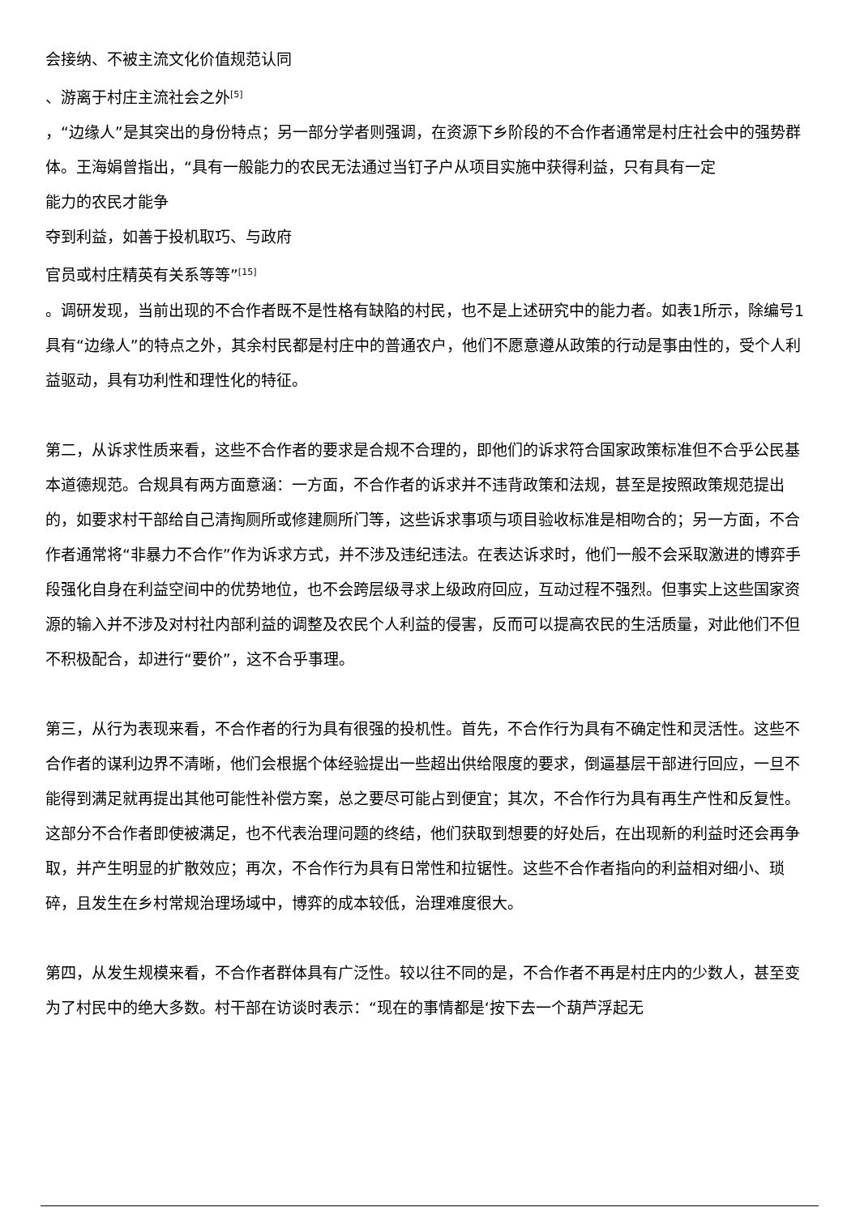会接纳、不被主流文化价值规范认同
、游离于村庄主流社会之外<sup>[5]</sup>
，“边缘人”是其突出的身份特点；另一部分学者则强调，在资源下乡阶段的不合作者通常是村庄社会中的强势群体。王海娟曾指出，“具有一般能力的农民无法通过当钉子户从项目实施中获得利益，只有具有一定
能力的农民才能争
夺到利益，如善于投机取巧、与政府
官员或村庄精英有关系等等”<sup>[15]</sup>
。调研发现，当前出现的不合作者既不是性格有缺陷的村民，也不是上述研究中的能力者。如表1所示，除编号1具有“边缘人”的特点之外，其余村民都是村庄中的普通农户，他们不愿意遵从政策的行动是事由性的，受个人利益驱动，具有功利性和理性化的特征。
第二，从诉求性质来看，这些不合作者的要求是合规不合理的，即他们的诉求符合国家政策标准但不合乎公民基本道德规范。合规具有两方面意涵：一方面，不合作者的诉求并不违背政策和法规，甚至是按照政策规范提出的，如要求村干部给自己清掏厕所或修建厕所门等，这些诉求事项与项目验收标准是相吻合的；另一方面，不合作者通常将“非暴力不合作”作为诉求方式，并不涉及违纪违法。在表达诉求时，他们一般不会采取激进的博弈手段强化自身在利益空间中的优势地位，也不会跨层级寻求上级政府回应，互动过程不强烈。但事实上这些国家资源的输入并不涉及对村社内部利益的调整及农民个人利益的侵害，反而可以提高农民的生活质量，对此他们不但不积极配合，却进行“要价”，这不合乎事理。
第三，从行为表现来看，不合作者的行为具有很强的投机性。首先，不合作行为具有不确定性和灵活性。这些不合作者的谋利边界不清晰，他们会根据个体经验提出一些超出供给限度的要求，倒逼基层干部进行回应，一旦不能得到满足就再提出其他可能性补偿方案，总之要尽可能占到便宜；其次，不合作行为具有再生产性和反复性。这部分不合作者即使被满足，也不代表治理问题的终结，他们获取到想要的好处后，在出现新的利益时还会再争取，并产生明显的扩散效应；再次，不合作行为具有日常性和拉锯性。这些不合作者指向的利益相对细小、琐碎，且发生在乡村常规治理场域中，博弈的成本较低，治理难度很大。
第四，从发生规模来看，不合作者群体具有广泛性。较以往不同的是，不合作者不再是村庄内的少数人，甚至变为了村民中的绝大多数。村干部在访谈时表示：“现在的事情都是‘按下去一个葫芦浮起无